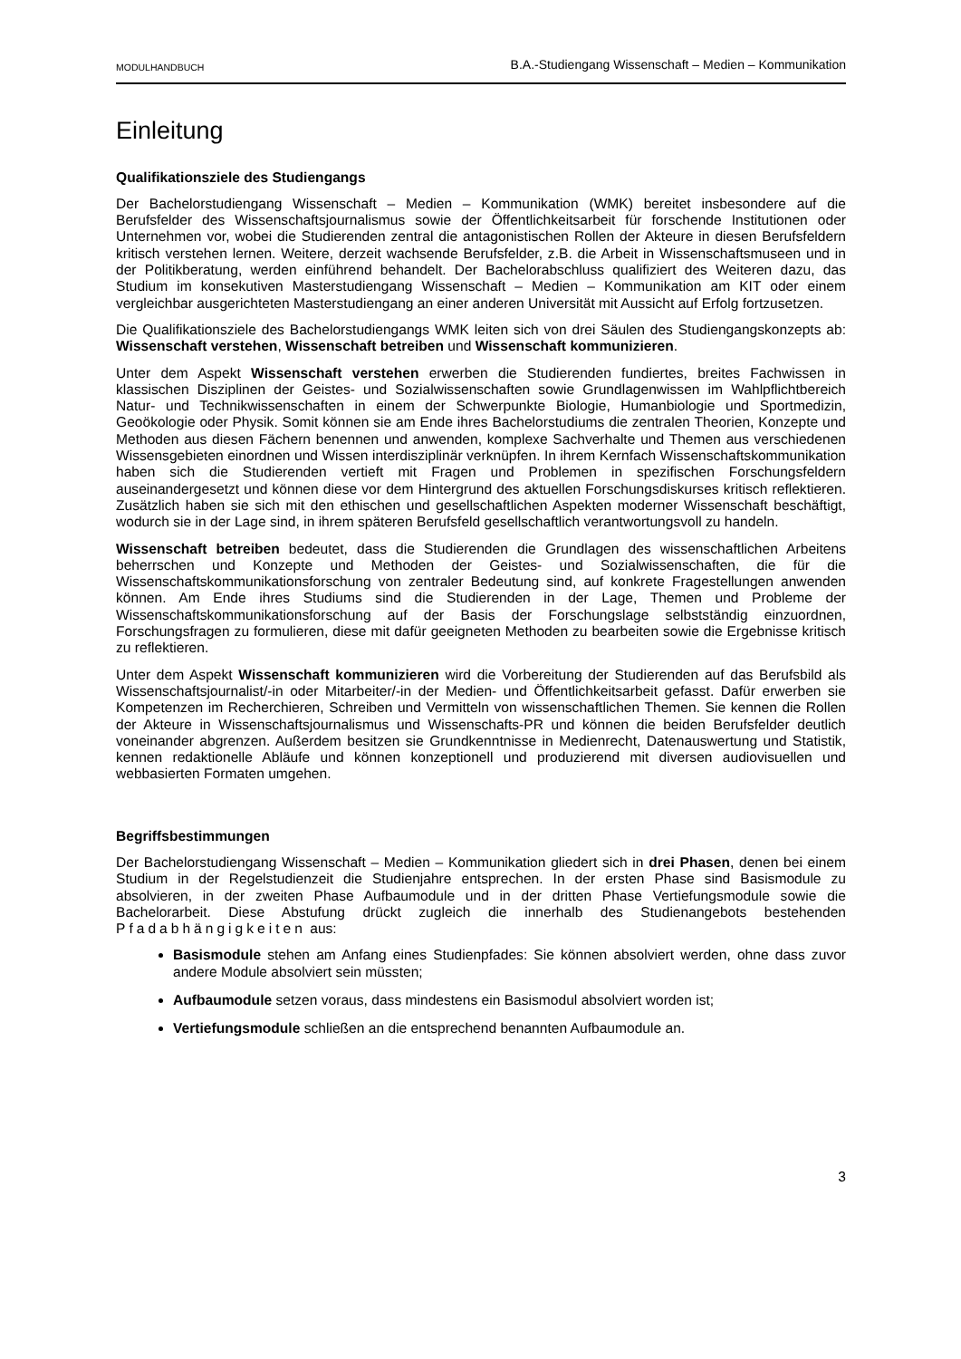MODULHANDBUCH B.A.-Studiengang Wissenschaft – Medien – Kommunikation
Einleitung
Qualifikationsziele des Studiengangs
Der Bachelorstudiengang Wissenschaft – Medien – Kommunikation (WMK) bereitet insbesondere auf die Berufsfelder des Wissenschaftsjournalismus sowie der Öffentlichkeitsarbeit für forschende Institutionen oder Unternehmen vor, wobei die Studierenden zentral die antagonistischen Rollen der Akteure in diesen Berufsfeldern kritisch verstehen lernen. Weitere, derzeit wachsende Berufsfelder, z.B. die Arbeit in Wissenschaftsmuseen und in der Politikberatung, werden einführend behandelt. Der Bachelorabschluss qualifiziert des Weiteren dazu, das Studium im konsekutiven Masterstudiengang Wissenschaft – Medien – Kommunikation am KIT oder einem vergleichbar ausgerichteten Masterstudiengang an einer anderen Universität mit Aussicht auf Erfolg fortzusetzen.
Die Qualifikationsziele des Bachelorstudiengangs WMK leiten sich von drei Säulen des Studiengangskonzepts ab: Wissenschaft verstehen, Wissenschaft betreiben und Wissenschaft kommunizieren.
Unter dem Aspekt Wissenschaft verstehen erwerben die Studierenden fundiertes, breites Fachwissen in klassischen Disziplinen der Geistes- und Sozialwissenschaften sowie Grundlagenwissen im Wahlpflichtbereich Natur- und Technikwissenschaften in einem der Schwerpunkte Biologie, Humanbiologie und Sportmedizin, Geoökologie oder Physik. Somit können sie am Ende ihres Bachelorstudiums die zentralen Theorien, Konzepte und Methoden aus diesen Fächern benennen und anwenden, komplexe Sachverhalte und Themen aus verschiedenen Wissensgebieten einordnen und Wissen interdisziplinär verknüpfen. In ihrem Kernfach Wissenschaftskommunikation haben sich die Studierenden vertieft mit Fragen und Problemen in spezifischen Forschungsfeldern auseinandergesetzt und können diese vor dem Hintergrund des aktuellen Forschungsdiskurses kritisch reflektieren. Zusätzlich haben sie sich mit den ethischen und gesellschaftlichen Aspekten moderner Wissenschaft beschäftigt, wodurch sie in der Lage sind, in ihrem späteren Berufsfeld gesellschaftlich verantwortungsvoll zu handeln.
Wissenschaft betreiben bedeutet, dass die Studierenden die Grundlagen des wissenschaftlichen Arbeitens beherrschen und Konzepte und Methoden der Geistes- und Sozialwissenschaften, die für die Wissenschaftskommunikationsforschung von zentraler Bedeutung sind, auf konkrete Fragestellungen anwenden können. Am Ende ihres Studiums sind die Studierenden in der Lage, Themen und Probleme der Wissenschaftskommunikationsforschung auf der Basis der Forschungslage selbstständig einzuordnen, Forschungsfragen zu formulieren, diese mit dafür geeigneten Methoden zu bearbeiten sowie die Ergebnisse kritisch zu reflektieren.
Unter dem Aspekt Wissenschaft kommunizieren wird die Vorbereitung der Studierenden auf das Berufsbild als Wissenschaftsjournalist/-in oder Mitarbeiter/-in der Medien- und Öffentlichkeitsarbeit gefasst. Dafür erwerben sie Kompetenzen im Recherchieren, Schreiben und Vermitteln von wissenschaftlichen Themen. Sie kennen die Rollen der Akteure in Wissenschaftsjournalismus und Wissenschafts-PR und können die beiden Berufsfelder deutlich voneinander abgrenzen. Außerdem besitzen sie Grundkenntnisse in Medienrecht, Datenauswertung und Statistik, kennen redaktionelle Abläufe und können konzeptionell und produzierend mit diversen audiovisuellen und webbasierten Formaten umgehen.
Begriffsbestimmungen
Der Bachelorstudiengang Wissenschaft – Medien – Kommunikation gliedert sich in drei Phasen, denen bei einem Studium in der Regelstudienzeit die Studienjahre entsprechen. In der ersten Phase sind Basismodule zu absolvieren, in der zweiten Phase Aufbaumodule und in der dritten Phase Vertiefungsmodule sowie die Bachelorarbeit. Diese Abstufung drückt zugleich die innerhalb des Studienangebots bestehenden Pfadabhängigkeiten aus:
Basismodule stehen am Anfang eines Studienpfades: Sie können absolviert werden, ohne dass zuvor andere Module absolviert sein müssten;
Aufbaumodule setzen voraus, dass mindestens ein Basismodul absolviert worden ist;
Vertiefungsmodule schließen an die entsprechend benannten Aufbaumodule an.
3